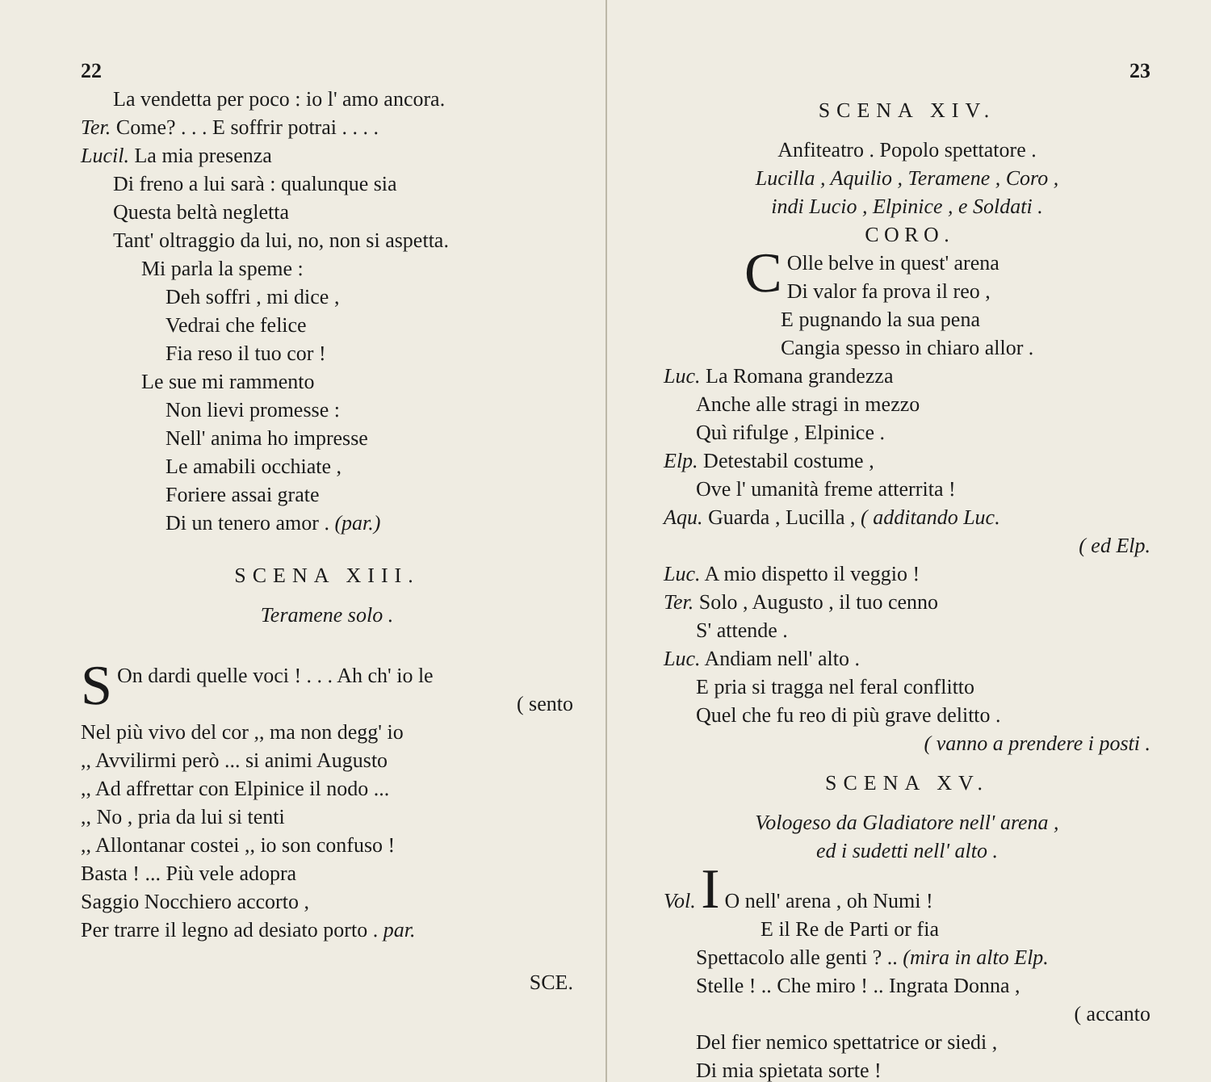22
La vendetta per poco : io l' amo ancora.
Ter. Come? . . . E soffrir potrai . . . .
Lucil. La mia presenza
Di freno a lui sarà : qualunque sia
Questa beltà negletta
Tant' oltraggio da lui, no, non si aspetta.
Mi parla la speme :
Deh soffri , mi dice ,
Vedrai che felice
Fia reso il tuo cor !
Le sue mi rammento
Non lievi promesse :
Nell' anima ho impresse
Le amabili occhiate ,
Foriere assai grate
Di un tenero amor . (par.)
SCENA XIII.
Teramene solo .
SOn dardi quelle voci ! . . . Ah ch' io le
( sento
Nel più vivo del cor ,, ma non degg' io
,, Avvilirmi però ... si animi Augusto
,, Ad affrettar con Elpinice il nodo ...
,, No , pria da lui si tenti
,, Allontanar costei ,, io son confuso !
Basta ! ... Più vele adopra
Saggio Nocchiero accorto ,
Per trarre il legno ad desiato porto . par.
SCE.
23
SCENA XIV.
Anfiteatro . Popolo spettatore .
Lucilla , Aquilio , Teramene , Coro ,
indi Lucio , Elpinice , e Soldati .
C O R O .
COlle belve in quest' arena
Di valor fa prova il reo ,
E pugnando la sua pena
Cangia spesso in chiaro allor .
Luc. La Romana grandezza
Anche alle stragi in mezzo
Quì rifulge , Elpinice .
Elp. Detestabil costume ,
Ove l' umanità freme atterrita !
Aqu. Guarda , Lucilla , ( additando Luc.
( ed Elp.
Luc. A mio dispetto il veggio !
Ter. Solo , Augusto , il tuo cenno
S' attende .
Luc. Andiam nell' alto .
E pria si tragga nel feral conflitto
Quel che fu reo di più grave delitto .
( vanno a prendere i posti .
SCENA XV.
Vologeso da Gladiatore nell' arena ,
ed i sudetti nell' alto .
Vol. I O nell' arena , oh Numi !
E il Re de Parti or fia
Spettacolo alle genti ? .. (mira in alto Elp.
Stelle ! .. Che miro ! .. Ingrata Donna ,
( accanto
Del fier nemico spettatrice or siedi ,
Di mia spietata sorte !